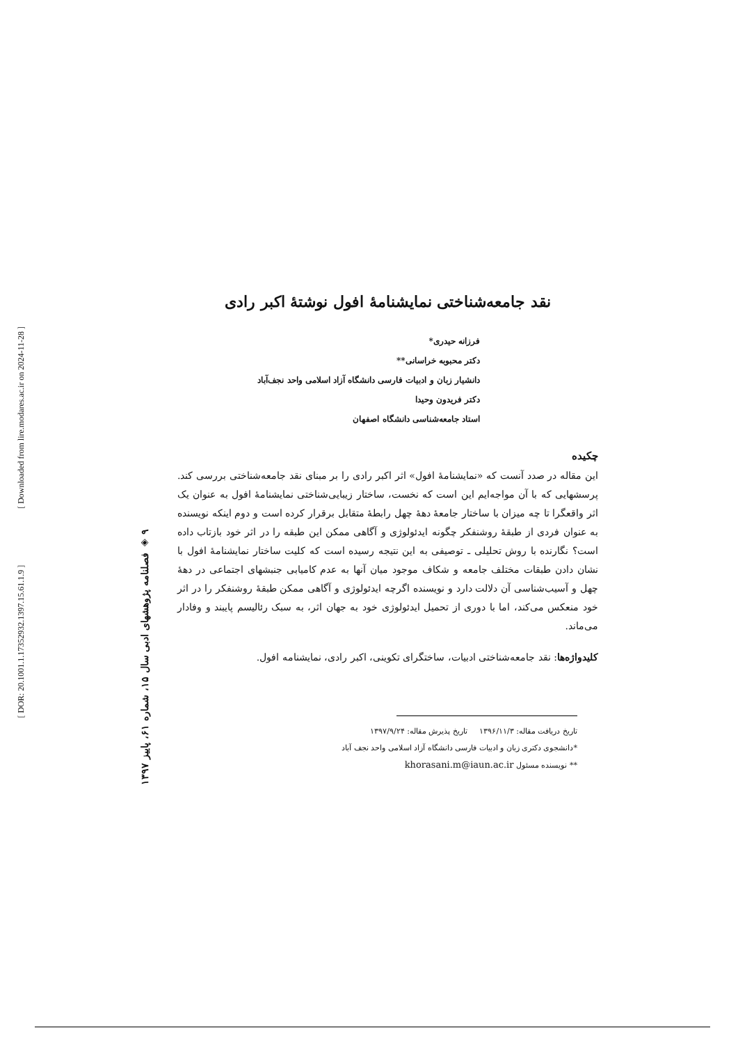[ DOR: 20.1001.1.17352932.1397.15.61.1.9 ] [ Downloaded from lire.modares.ac.ir on 2024-11-28 ]
۹ ◈ فصلنامه پژوهشهای ادبی سال ۱۵، شماره ۶۱، پاییز ۱۳۹۷
نقد جامعه‌شناختی نمایشنامهٔ افول نوشتهٔ اکبر رادی
فرزانه حیدری*
دکتر محبوبه خراسانی**
دانشیار زبان و ادبیات فارسی دانشگاه آزاد اسلامی واحد نجف‌آباد
دکتر فریدون وحیدا
استاد جامعه‌شناسی دانشگاه اصفهان
چکیده
این مقاله در صدد آنست که «نمایشنامهٔ افول» اثر اکبر رادی را بر مبنای نقد جامعه‌شناختی بررسی کند. پرسشهایی که با آن مواجه‌ایم این است که نخست، ساختار زیبایی‌شناختی نمایشنامهٔ افول به عنوان یک اثر واقعگرا تا چه میزان با ساختار جامعهٔ دههٔ چهل رابطهٔ متقابل برقرار کرده است و دوم اینکه نویسنده به عنوان فردی از طبقهٔ روشنفکر چگونه ایدئولوژی و آگاهی ممکن این طبقه را در اثر خود بازتاب داده است؟ نگارنده با روش تحلیلی ـ توصیفی به این نتیجه رسیده است که کلیت ساختار نمایشنامهٔ افول با نشان دادن طبقات مختلف جامعه و شکاف موجود میان آنها به عدم کامیابی جنبشهای اجتماعی در دههٔ چهل و آسیب‌شناسی آن دلالت دارد و نویسنده اگرچه ایدئولوژی و آگاهی ممکن طبقهٔ روشنفکر را در اثر خود منعکس می‌کند، اما با دوری از تحمیل ایدئولوژی خود به جهان اثر، به سبک رئالیسم پایبند و وفادار می‌ماند.
کلیدواژه‌ها: نقد جامعه‌شناختی ادبیات، ساختگرای تکوینی، اکبر رادی، نمایشنامه افول.
تاریخ دریافت مقاله: ۱۳۹۶/۱۱/۳ تاریخ پذیرش مقاله: ۱۳۹۷/۹/۲۴
*دانشجوی دکتری زبان و ادبیات فارسی دانشگاه آزاد اسلامی واحد نجف آباد
** نویسنده مسئول khorasani.m@iaun.ac.ir